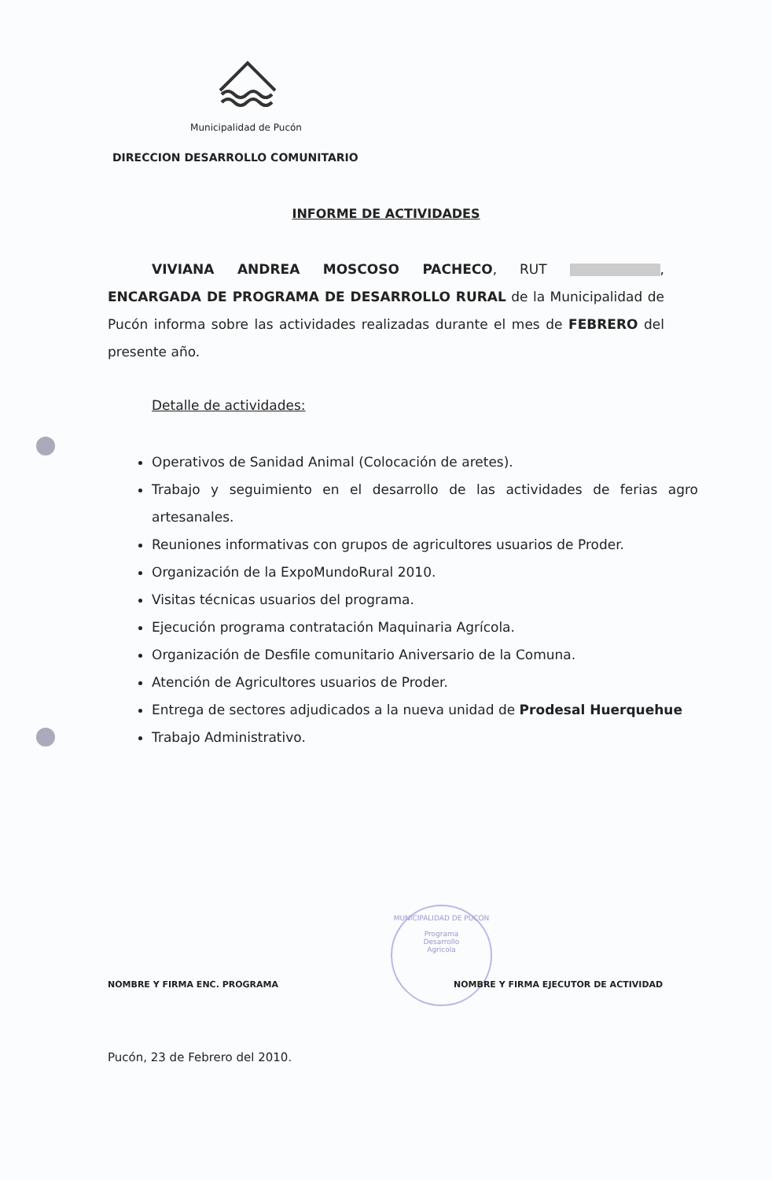Municipalidad de Pucón
DIRECCION DESARROLLO COMUNITARIO
INFORME DE ACTIVIDADES
VIVIANA ANDREA MOSCOSO PACHECO, RUT , ENCARGADA DE PROGRAMA DE DESARROLLO RURAL de la Municipalidad de Pucón informa sobre las actividades realizadas durante el mes de FEBRERO del presente año.
Detalle de actividades:
Operativos de Sanidad Animal (Colocación de aretes).
Trabajo y seguimiento en el desarrollo de las actividades de ferias agro artesanales.
Reuniones informativas con grupos de agricultores usuarios de Proder.
Organización de la ExpoMundoRural 2010.
Visitas técnicas usuarios del programa.
Ejecución programa contratación Maquinaria Agrícola.
Organización de Desfile comunitario Aniversario de la Comuna.
Atención de Agricultores usuarios de Proder.
Entrega de sectores adjudicados a la nueva unidad de Prodesal Huerquehue
Trabajo Administrativo.
MUNICIPALIDAD DE PUCON
Programa
Desarrollo
Agricola
NOMBRE Y FIRMA ENC. PROGRAMA
NOMBRE Y FIRMA EJECUTOR DE ACTIVIDAD
Pucón, 23 de Febrero del 2010.